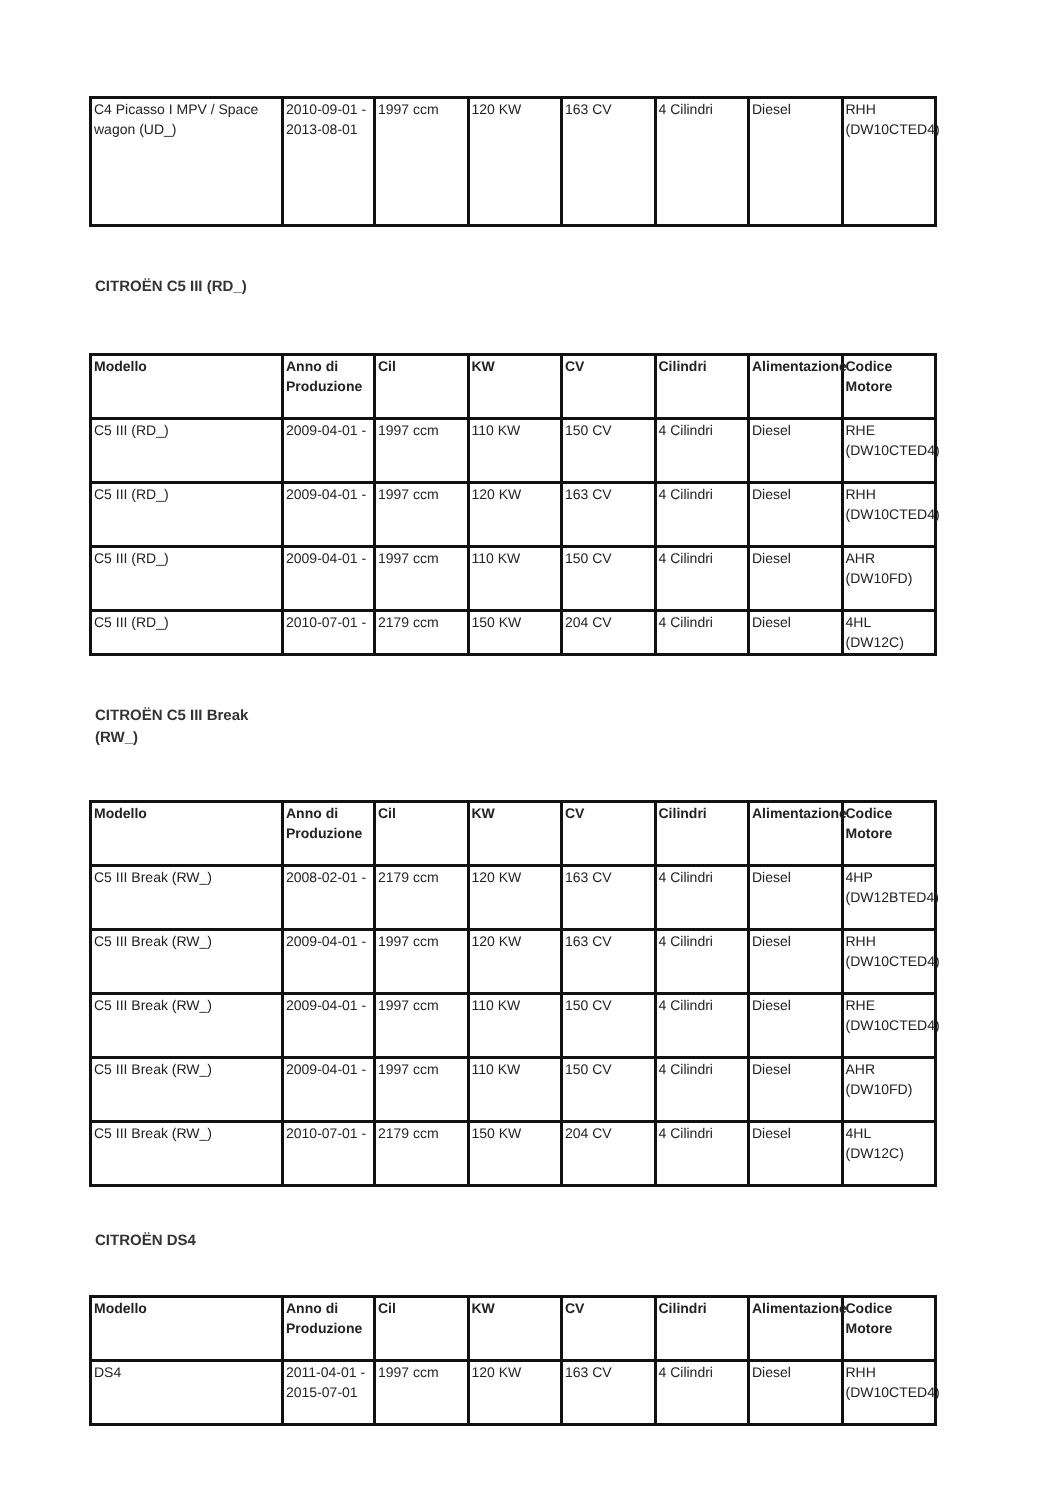| C4 Picasso I MPV / Space wagon (UD_) | 2010-09-01 - 2013-08-01 | 1997 ccm | 120 KW | 163 CV | 4 Cilindri | Diesel | RHH (DW10CTED4) |
CITROËN C5 III (RD_)
| Modello | Anno di Produzione | Cil | KW | CV | Cilindri | Alimentazione | Codice Motore |
| --- | --- | --- | --- | --- | --- | --- | --- |
| C5 III (RD_) | 2009-04-01 - | 1997 ccm | 110 KW | 150 CV | 4 Cilindri | Diesel | RHE (DW10CTED4) |
| C5 III (RD_) | 2009-04-01 - | 1997 ccm | 120 KW | 163 CV | 4 Cilindri | Diesel | RHH (DW10CTED4) |
| C5 III (RD_) | 2009-04-01 - | 1997 ccm | 110 KW | 150 CV | 4 Cilindri | Diesel | AHR (DW10FD) |
| C5 III (RD_) | 2010-07-01 - | 2179 ccm | 150 KW | 204 CV | 4 Cilindri | Diesel | 4HL (DW12C) |
CITROËN C5 III Break (RW_)
| Modello | Anno di Produzione | Cil | KW | CV | Cilindri | Alimentazione | Codice Motore |
| --- | --- | --- | --- | --- | --- | --- | --- |
| C5 III Break (RW_) | 2008-02-01 - | 2179 ccm | 120 KW | 163 CV | 4 Cilindri | Diesel | 4HP (DW12BTED4) |
| C5 III Break (RW_) | 2009-04-01 - | 1997 ccm | 120 KW | 163 CV | 4 Cilindri | Diesel | RHH (DW10CTED4) |
| C5 III Break (RW_) | 2009-04-01 - | 1997 ccm | 110 KW | 150 CV | 4 Cilindri | Diesel | RHE (DW10CTED4) |
| C5 III Break (RW_) | 2009-04-01 - | 1997 ccm | 110 KW | 150 CV | 4 Cilindri | Diesel | AHR (DW10FD) |
| C5 III Break (RW_) | 2010-07-01 - | 2179 ccm | 150 KW | 204 CV | 4 Cilindri | Diesel | 4HL (DW12C) |
CITROËN DS4
| Modello | Anno di Produzione | Cil | KW | CV | Cilindri | Alimentazione | Codice Motore |
| --- | --- | --- | --- | --- | --- | --- | --- |
| DS4 | 2011-04-01 - 2015-07-01 | 1997 ccm | 120 KW | 163 CV | 4 Cilindri | Diesel | RHH (DW10CTED4) |